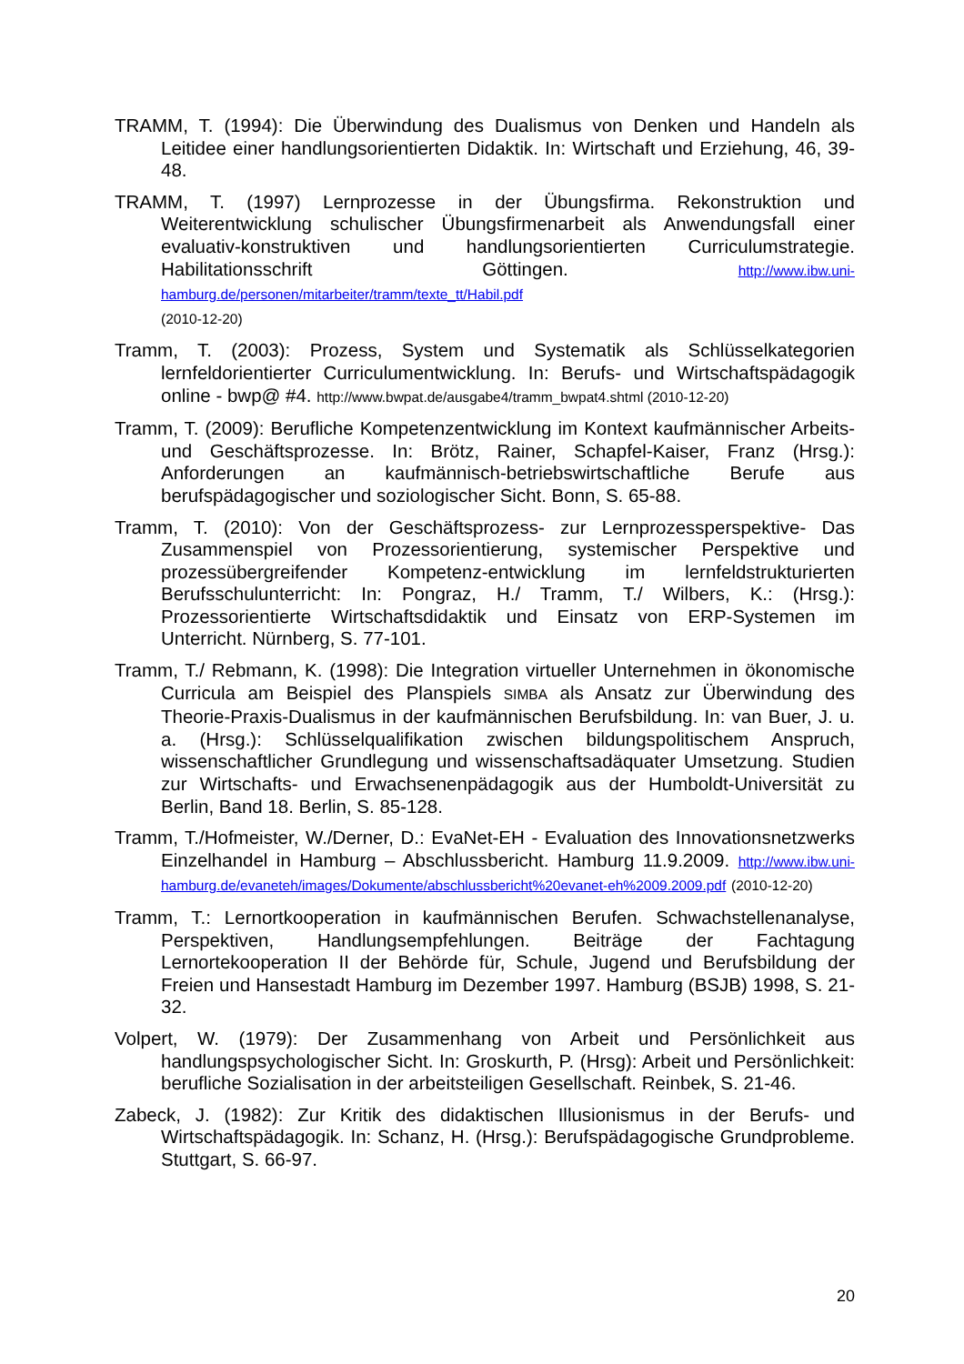TRAMM, T. (1994): Die Überwindung des Dualismus von Denken und Handeln als Leitidee einer handlungsorientierten Didaktik. In: Wirtschaft und Erziehung, 46, 39-48.
TRAMM, T. (1997) Lernprozesse in der Übungsfirma. Rekonstruktion und Weiterentwicklung schulischer Übungsfirmenarbeit als Anwendungsfall einer evaluativ-konstruktiven und handlungsorientierten Curriculumstrategie. Habilitationsschrift Göttingen. http://www.ibw.uni-hamburg.de/personen/mitarbeiter/tramm/texte_tt/Habil.pdf
(2010-12-20)
Tramm, T. (2003): Prozess, System und Systematik als Schlüsselkategorien lernfeldorientierter Curriculumentwicklung. In: Berufs- und Wirtschaftspädagogik online - bwp@ #4. http://www.bwpat.de/ausgabe4/tramm_bwpat4.shtml (2010-12-20)
Tramm, T. (2009): Berufliche Kompetenzentwicklung im Kontext kaufmännischer Arbeits- und Geschäftsprozesse. In: Brötz, Rainer, Schapfel-Kaiser, Franz (Hrsg.): Anforderungen an kaufmännisch-betriebswirtschaftliche Berufe aus berufspädagogischer und soziologischer Sicht. Bonn, S. 65-88.
Tramm, T. (2010): Von der Geschäftsprozess- zur Lernprozessperspektive- Das Zusammenspiel von Prozessorientierung, systemischer Perspektive und prozessübergreifender Kompetenz-entwicklung im lernfeldstrukturierten Berufsschulunterricht: In: Pongraz, H./ Tramm, T./ Wilbers, K.: (Hrsg.): Prozessorientierte Wirtschaftsdidaktik und Einsatz von ERP-Systemen im Unterricht. Nürnberg, S. 77-101.
Tramm, T./ Rebmann, K. (1998): Die Integration virtueller Unternehmen in ökonomische Curricula am Beispiel des Planspiels SIMBA als Ansatz zur Überwindung des Theorie-Praxis-Dualismus in der kaufmännischen Berufsbildung. In: van Buer, J. u. a. (Hrsg.): Schlüsselqualifikation zwischen bildungspolitischem Anspruch, wissenschaftlicher Grundlegung und wissenschaftsadäquater Umsetzung. Studien zur Wirtschafts- und Erwachsenenpädagogik aus der Humboldt-Universität zu Berlin, Band 18. Berlin, S. 85-128.
Tramm, T./Hofmeister, W./Derner, D.: EvaNet-EH - Evaluation des Innovationsnetzwerks Einzelhandel in Hamburg – Abschlussbericht. Hamburg 11.9.2009. http://www.ibw.uni-hamburg.de/evaneteh/images/Dokumente/abschlussbericht%20evanet-eh%2009.2009.pdf (2010-12-20)
Tramm, T.: Lernortkooperation in kaufmännischen Berufen. Schwachstellenanalyse, Perspektiven, Handlungsempfehlungen. Beiträge der Fachtagung Lernortekooperation II der Behörde für, Schule, Jugend und Berufsbildung der Freien und Hansestadt Hamburg im Dezember 1997. Hamburg (BSJB) 1998, S. 21-32.
Volpert, W. (1979): Der Zusammenhang von Arbeit und Persönlichkeit aus handlungspsychologischer Sicht. In: Groskurth, P. (Hrsg): Arbeit und Persönlichkeit: berufliche Sozialisation in der arbeitsteiligen Gesellschaft. Reinbek, S. 21-46.
Zabeck, J. (1982): Zur Kritik des didaktischen Illusionismus in der Berufs- und Wirtschaftspädagogik. In: Schanz, H. (Hrsg.): Berufspädagogische Grundprobleme. Stuttgart, S. 66-97.
20